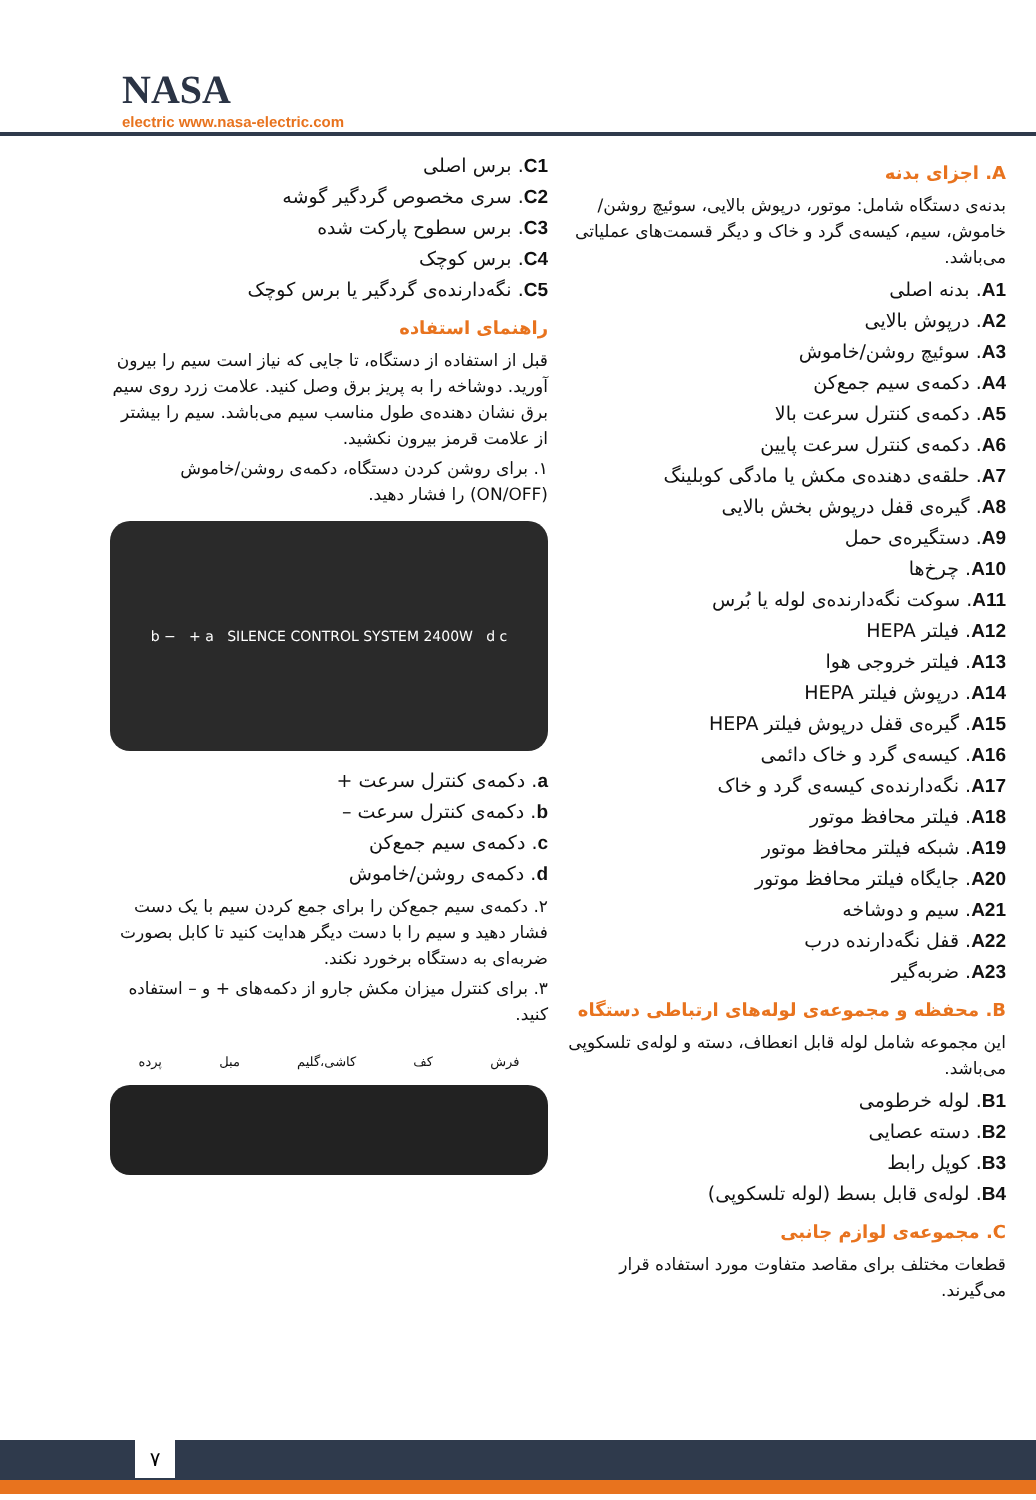NASA
electric www.nasa-electric.com
A. اجزای بدنه
بدنه‌ی دستگاه شامل: موتور، درپوش بالایی، سوئیچ روشن/خاموش، سیم، کیسه‌ی گرد و خاک و دیگر قسمت‌های عملیاتی می‌باشد.
A1. بدنه اصلی
A2. درپوش بالایی
A3. سوئیچ روشن/خاموش
A4. دکمه‌ی سیم جمع‌کن
A5. دکمه‌ی کنترل سرعت بالا
A6. دکمه‌ی کنترل سرعت پایین
A7. حلقه‌ی دهنده‌ی مکش یا مادگی کوبلینگ
A8. گیره‌ی قفل درپوش بخش بالایی
A9. دستگیره‌ی حمل
A10. چرخ‌ها
A11. سوکت نگه‌دارنده‌ی لوله یا بُرس
A12. فیلتر HEPA
A13. فیلتر خروجی هوا
A14. درپوش فیلتر HEPA
A15. گیره‌ی قفل درپوش فیلتر HEPA
A16. کیسه‌ی گرد و خاک دائمی
A17. نگه‌دارنده‌ی کیسه‌ی گرد و خاک
A18. فیلتر محافظ موتور
A19. شبکه فیلتر محافظ موتور
A20. جایگاه فیلتر محافظ موتور
A21. سیم و دوشاخه
A22. قفل نگه‌دارنده درب
A23. ضربه‌گیر
B. محفظه و مجموعه‌ی لوله‌های ارتباطی دستگاه
این مجموعه شامل لوله قابل انعطاف، دسته و لوله‌ی تلسکوپی می‌باشد.
B1. لوله خرطومی
B2. دسته عصایی
B3. کوپل رابط
B4. لوله‌ی قابل بسط (لوله تلسکوپی)
C. مجموعه‌ی لوازم جانبی
قطعات مختلف برای مقاصد متفاوت مورد استفاده قرار می‌گیرند.
C1. برس اصلی
C2. سری مخصوص گردگیر گوشه
C3. برس سطوح پارکت شده
C4. برس کوچک
C5. نگه‌دارنده‌ی گردگیر یا برس کوچک
راهنمای استفاده
قبل از استفاده از دستگاه، تا جایی که نیاز است سیم را بیرون آورید. دوشاخه را به پریز برق وصل کنید. علامت زرد روی سیم برق نشان دهنده‌ی طول مناسب سیم می‌باشد. سیم را بیشتر از علامت قرمز بیرون نکشید.
۱. برای روشن کردن دستگاه، دکمه‌ی روشن/خاموش (ON/OFF) را فشار دهید.
b − + a SILENCE CONTROL SYSTEM 2400W d c
a. دکمه‌ی کنترل سرعت +
b. دکمه‌ی کنترل سرعت –
c. دکمه‌ی سیم جمع‌کن
d. دکمه‌ی روشن/خاموش
۲. دکمه‌ی سیم جمع‌کن را برای جمع کردن سیم با یک دست فشار دهید و سیم را با دست دیگر هدایت کنید تا کابل بصورت ضربه‌ای به دستگاه برخورد نکند.
۳. برای کنترل میزان مکش جارو از دکمه‌های + و – استفاده کنید.
فرش کف کاشی،گلیم مبل پرده
۷